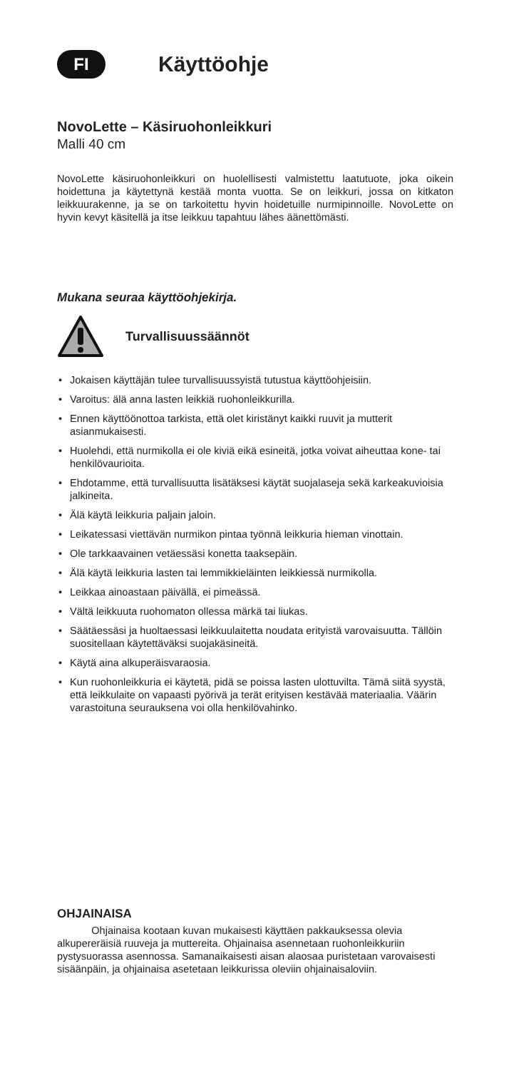FI
Käyttöohje
NovoLette – Käsiruohonleikkuri
Malli 40 cm
NovoLette käsiruohonleikkuri on huolellisesti valmistettu laatutuote, joka oikein hoidettuna ja käytettynä kestää monta vuotta. Se on leikkuri, jossa on kitkaton leikkuurakenne, ja se on tarkoitettu hyvin hoidetuille nurmi­pinnoille. NovoLette on hyvin kevyt käsitellä ja itse leikkuu tapahtuu lähes äänettömästi.
Mukana seuraa käyttöohjekirja.
Turvallisuussäännöt
• Jokaisen käyttäjän tulee turvallisuussyistä tutustua käyttöohjeisiin.
• Varoitus: älä anna lasten leikkiä ruohonleikkurilla.
• Ennen käyttöönottoa tarkista, että olet kiristänyt kaikki ruuvit ja mutterit asianmukaisesti.
• Huolehdi, että nurmikolla ei ole kiviä eikä esineitä, jotka voivat aiheuttaa kone- tai henkilövaurioita.
• Ehdotamme, että turvallisuutta lisätäksesi käytät suojalaseja sekä karkeakuvioisia jalkineita.
• Älä käytä leikkuria paljain jaloin.
• Leikatessasi viettävän nurmikon pintaa työnnä leikkuria hieman vinottain.
• Ole tarkkaavainen vetäessäsi konetta taaksepäin.
• Älä käytä leikkuria lasten tai lemmikkieläinten leikkiessä nurmikolla.
• Leikkaa ainoastaan päivällä, ei pimeässä.
• Vältä leikkuuta ruohomaton ollessa märkä tai liukas.
• Säätäessäsi ja huoltaessasi leikkuulaitetta noudata erityistä varovaisuutta. Tällöin suositellaan käytettäväksi suojakäsineitä.
• Käytä aina alkuperäisvaraosia.
• Kun ruohonleikkuria ei käytetä, pidä se poissa lasten ulottuvilta. Tämä siitä syystä, että leikkulaite on vapaasti pyörivä ja terät erityisen kes­tävää materiaalia. Väärin varastoituna seurauksena voi olla henkilö­vahinko.
OHJAINAISA
Ohjainaisa kootaan kuvan mukaisesti käyttäen pakkauksessa olevia alkupereräisiä ruuveja ja muttereita. Ohjainaisa asennetaan ruohonleikkuriin pystysuorassa asennossa. Samanaikaisesti aisan alaosaa puristetaan varovaisesti sisäänpäin, ja ohjainaisa asetetaan leikkurissa oleviin ohjainaisaloviin.